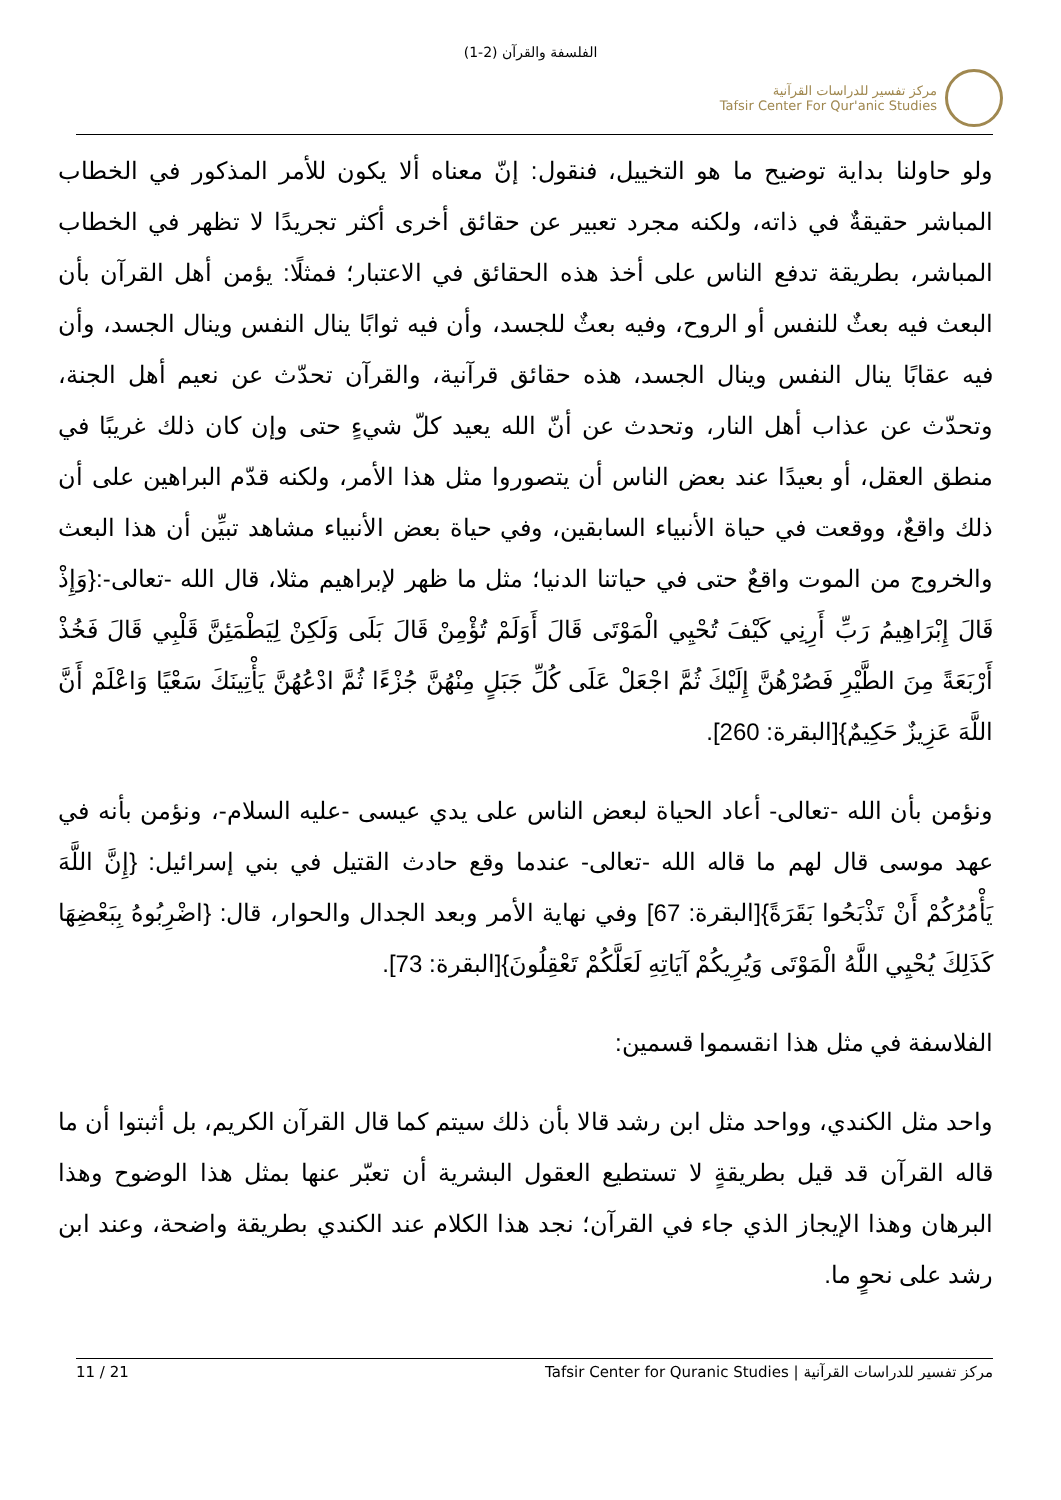الفلسفة والقرآن (2-1)
مركز تفسير للدراسات القرآنية
Tafsir Center For Qur'anic Studies
ولو حاولنا بداية توضيح ما هو التخييل، فنقول: إنّ معناه ألا يكون للأمر المذكور في الخطاب المباشر حقيقةٌ في ذاته، ولكنه مجرد تعبير عن حقائق أخرى أكثر تجريدًا لا تظهر في الخطاب المباشر، بطريقة تدفع الناس على أخذ هذه الحقائق في الاعتبار؛ فمثلًا: يؤمن أهل القرآن بأن البعث فيه بعثٌ للنفس أو الروح، وفيه بعثٌ للجسد، وأن فيه ثوابًا ينال النفس وينال الجسد، وأن فيه عقابًا ينال النفس وينال الجسد، هذه حقائق قرآنية، والقرآن تحدّث عن نعيم أهل الجنة، وتحدّث عن عذاب أهل النار، وتحدث عن أنّ الله يعيد كلّ شيءٍ حتى وإن كان ذلك غريبًا في منطق العقل، أو بعيدًا عند بعض الناس أن يتصوروا مثل هذا الأمر، ولكنه قدّم البراهين على أن ذلك واقعٌ، ووقعت في حياة الأنبياء السابقين، وفي حياة بعض الأنبياء مشاهد تبيِّن أن هذا البعث والخروج من الموت واقعٌ حتى في حياتنا الدنيا؛ مثل ما ظهر لإبراهيم مثلا، قال الله -تعالى-:{وَإِذْ قَالَ إِبْرَاهِيمُ رَبِّ أَرِنِي كَيْفَ تُحْيِي الْمَوْتَى قَالَ أَوَلَمْ تُؤْمِنْ قَالَ بَلَى وَلَكِنْ لِيَطْمَئِنَّ قَلْبِي قَالَ فَخُذْ أَرْبَعَةً مِنَ الطَّيْرِ فَصُرْهُنَّ إِلَيْكَ ثُمَّ اجْعَلْ عَلَى كُلِّ جَبَلٍ مِنْهُنَّ جُزْءًا ثُمَّ ادْعُهُنَّ يَأْتِينَكَ سَعْيًا وَاعْلَمْ أَنَّ اللَّهَ عَزِيزٌ حَكِيمٌ}[البقرة: 260].
ونؤمن بأن الله -تعالى- أعاد الحياة لبعض الناس على يدي عيسى -عليه السلام-، ونؤمن بأنه في عهد موسى قال لهم ما قاله الله -تعالى- عندما وقع حادث القتيل في بني إسرائيل: {إِنَّ اللَّهَ يَأْمُرُكُمْ أَنْ تَذْبَحُوا بَقَرَةً}[البقرة: 67] وفي نهاية الأمر وبعد الجدال والحوار، قال: {اضْرِبُوهُ بِبَعْضِهَا كَذَلِكَ يُحْيِي اللَّهُ الْمَوْتَى وَيُرِيكُمْ آيَاتِهِ لَعَلَّكُمْ تَعْقِلُونَ}[البقرة: 73].
الفلاسفة في مثل هذا انقسموا قسمين:
واحد مثل الكندي، وواحد مثل ابن رشد قالا بأن ذلك سيتم كما قال القرآن الكريم، بل أثبتوا أن ما قاله القرآن قد قيل بطريقةٍ لا تستطيع العقول البشرية أن تعبّر عنها بمثل هذا الوضوح وهذا البرهان وهذا الإيجاز الذي جاء في القرآن؛ نجد هذا الكلام عند الكندي بطريقة واضحة، وعند ابن رشد على نحوٍ ما.
11 / 21 مركز تفسير للدراسات القرآنية | Tafsir Center for Quranic Studies